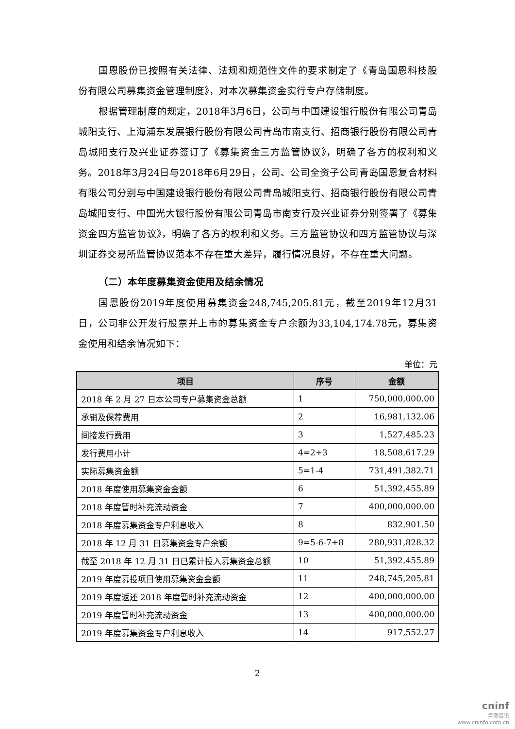国恩股份已按照有关法律、法规和规范性文件的要求制定了《青岛国恩科技股份有限公司募集资金管理制度》，对本次募集资金实行专户存储制度。
根据管理制度的规定，2018年3月6日，公司与中国建设银行股份有限公司青岛城阳支行、上海浦东发展银行股份有限公司青岛市南支行、招商银行股份有限公司青岛城阳支行及兴业证券签订了《募集资金三方监管协议》，明确了各方的权利和义务。2018年3月24日与2018年6月29日，公司、公司全资子公司青岛国恩复合材料有限公司分别与中国建设银行股份有限公司青岛城阳支行、招商银行股份有限公司青岛城阳支行、中国光大银行股份有限公司青岛市南支行及兴业证券分别签署了《募集资金四方监管协议》，明确了各方的权利和义务。三方监管协议和四方监管协议与深圳证券交易所监管协议范本不存在重大差异，履行情况良好，不存在重大问题。
（二）本年度募集资金使用及结余情况
国恩股份2019年度使用募集资金248,745,205.81元，截至2019年12月31日，公司非公开发行股票并上市的募集资金专户余额为33,104,174.78元，募集资金使用和结余情况如下：
单位：元
| 项目 | 序号 | 金额 |
| --- | --- | --- |
| 2018 年 2 月 27 日本公司专户募集资金总额 | 1 | 750,000,000.00 |
| 承销及保荐费用 | 2 | 16,981,132.06 |
| 间接发行费用 | 3 | 1,527,485.23 |
| 发行费用小计 | 4=2+3 | 18,508,617.29 |
| 实际募集资金额 | 5=1-4 | 731,491,382.71 |
| 2018 年度使用募集资金金额 | 6 | 51,392,455.89 |
| 2018 年度暂时补充流动资金 | 7 | 400,000,000.00 |
| 2018 年度募集资金专户利息收入 | 8 | 832,901.50 |
| 2018 年 12 月 31 日募集资金专户余额 | 9=5-6-7+8 | 280,931,828.32 |
| 截至 2018 年 12 月 31 日已累计投入募集资金总额 | 10 | 51,392,455.89 |
| 2019 年度募投项目使用募集资金金额 | 11 | 248,745,205.81 |
| 2019 年度返还 2018 年度暂时补充流动资金 | 12 | 400,000,000.00 |
| 2019 年度暂时补充流动资金 | 13 | 400,000,000.00 |
| 2019 年度募集资金专户利息收入 | 14 | 917,552.27 |
2
cninf
巨潮资讯
www.cninfo.com.cn